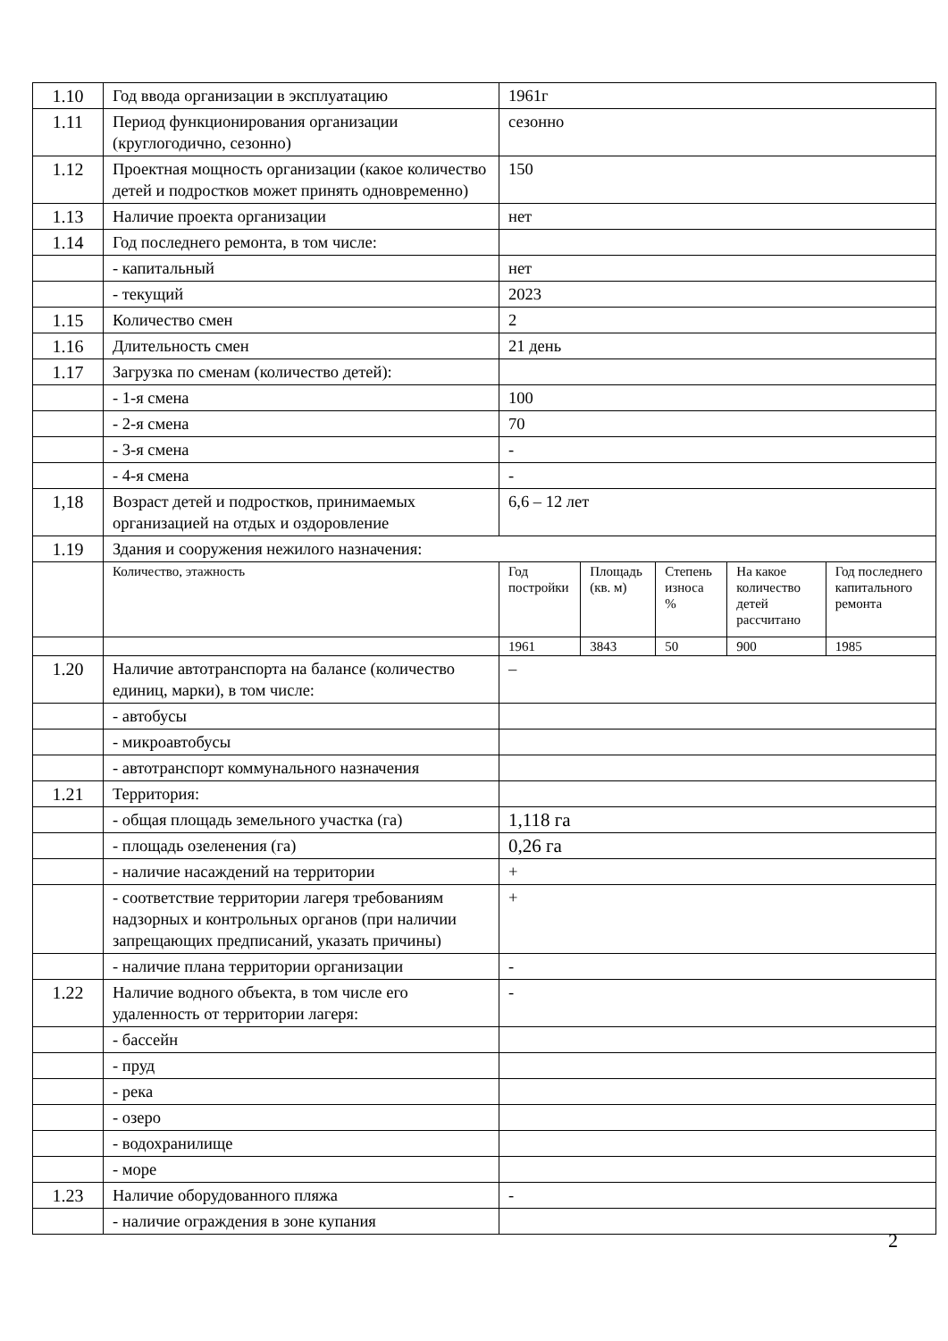| 1.10 | Год ввода организации в эксплуатацию | 1961г | | | | |
| 1.11 | Период функционирования организации (круглогодично, сезонно) | сезонно | | | | |
| 1.12 | Проектная мощность организации (какое количество детей и подростков может принять одновременно) | 150 | | | | |
| 1.13 | Наличие проекта организации | нет | | | | |
| 1.14 | Год последнего ремонта, в том числе: | | | | | |
| | - капитальный | нет | | | | |
| | - текущий | 2023 | | | | |
| 1.15 | Количество смен | 2 | | | | |
| 1.16 | Длительность смен | 21 день | | | | |
| 1.17 | Загрузка по сменам (количество детей): | | | | | |
| | - 1-я смена | 100 | | | | |
| | - 2-я смена | 70 | | | | |
| | - 3-я смена | - | | | | |
| | - 4-я смена | - | | | | |
| 1,18 | Возраст детей и подростков, принимаемых организацией на отдых и оздоровление | 6,6 – 12 лет | | | | |
| 1.19 | Здания и сооружения нежилого назначения: | | | | | |
| | Количество, этажность | Год постройки | Площадь (кв. м) | Степень износа % | На какое количество детей рассчитано | Год последнего капитального ремонта |
| | | 1961 | 3843 | 50 | 900 | 1985 |
| 1.20 | Наличие автотранспорта на балансе (количество единиц, марки), в том числе: | – | | | | |
| | - автобусы | | | | | |
| | - микроавтобусы | | | | | |
| | - автотранспорт коммунального назначения | | | | | |
| 1.21 | Территория: | | | | | |
| | - общая площадь земельного участка (га) | 1,118 га | | | | |
| | - площадь озеленения (га) | 0,26 га | | | | |
| | - наличие насаждений на территории | + | | | | |
| | - соответствие территории лагеря требованиям надзорных и контрольных органов (при наличии запрещающих предписаний, указать причины) | + | | | | |
| | - наличие плана территории организации | - | | | | |
| 1.22 | Наличие водного объекта, в том числе его удаленность от территории лагеря: | - | | | | |
| | - бассейн | | | | | |
| | - пруд | | | | | |
| | - река | | | | | |
| | - озеро | | | | | |
| | - водохранилище | | | | | |
| | - море | | | | | |
| 1.23 | Наличие оборудованного пляжа | - | | | | |
| | - наличие ограждения в зоне купания | | | | | |
2